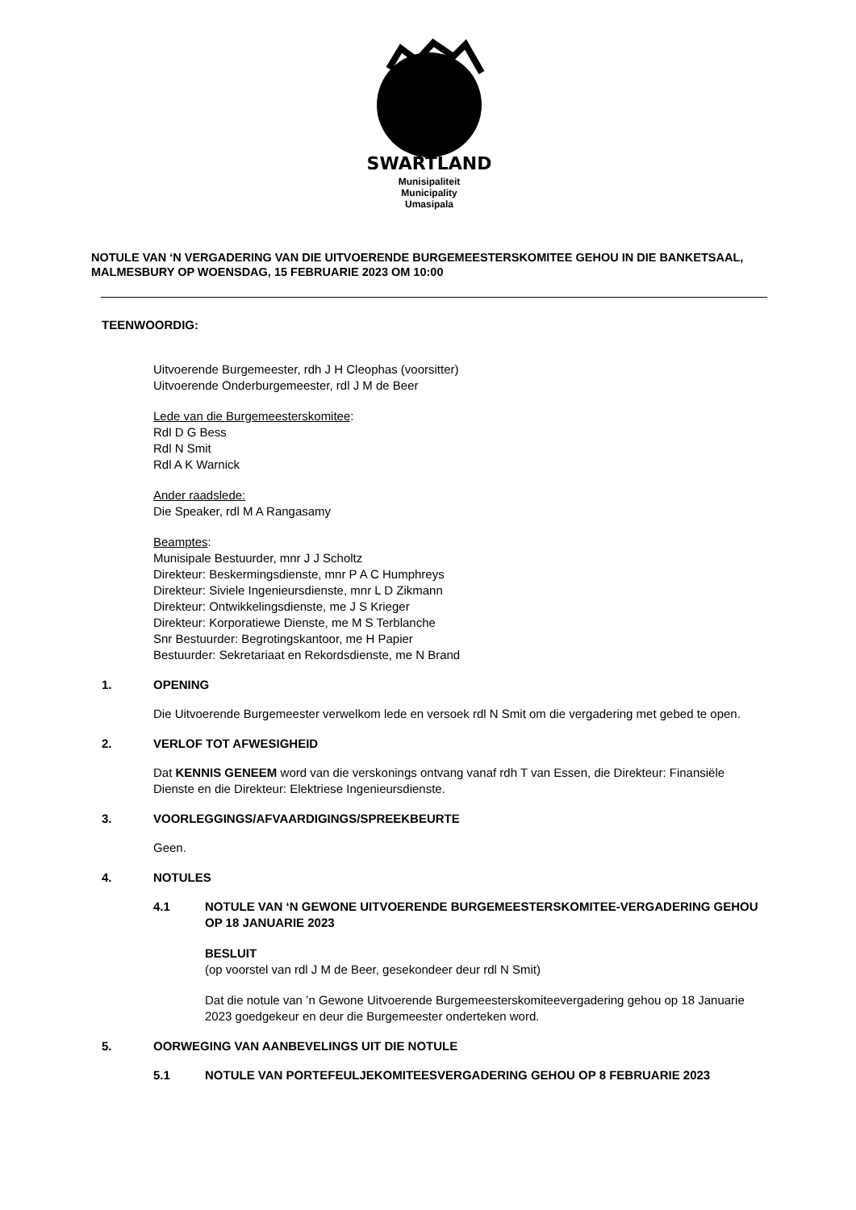SWARTLAND
Munisipaliteit
Municipality
Umasipala
NOTULE VAN ‘N VERGADERING VAN DIE UITVOERENDE BURGEMEESTERSKOMITEE GEHOU IN DIE BANKETSAAL, MALMESBURY OP WOENSDAG, 15 FEBRUARIE 2023 OM 10:00
TEENWOORDIG:
Uitvoerende Burgemeester, rdh J H Cleophas (voorsitter)
Uitvoerende Onderburgemeester, rdl J M de Beer
Lede van die Burgemeesterskomitee:
Rdl D G Bess
Rdl N Smit
Rdl A K Warnick
Ander raadslede:
Die Speaker, rdl M A Rangasamy
Beamptes:
Munisipale Bestuurder, mnr J J Scholtz
Direkteur: Beskermingsdienste, mnr P A C Humphreys
Direkteur: Siviele Ingenieursdienste, mnr L D Zikmann
Direkteur: Ontwikkelingsdienste, me J S Krieger
Direkteur: Korporatiewe Dienste, me M S Terblanche
Snr Bestuurder: Begrotingskantoor, me H Papier
Bestuurder: Sekretariaat en Rekordsdienste, me N Brand
1. OPENING
Die Uitvoerende Burgemeester verwelkom lede en versoek rdl N Smit om die vergadering met gebed te open.
2. VERLOF TOT AFWESIGHEID
Dat KENNIS GENEEM word van die verskonings ontvang vanaf rdh T van Essen, die Direkteur: Finansiële Dienste en die Direkteur: Elektriese Ingenieursdienste.
3. VOORLEGGINGS/AFVAARDIGINGS/SPREEKBEURTE
Geen.
4. NOTULES
4.1 NOTULE VAN ‘N GEWONE UITVOERENDE BURGEMEESTERSKOMITEE-VERGADERING GEHOU OP 18 JANUARIE 2023
BESLUIT
(op voorstel van rdl J M de Beer, gesekondeer deur rdl N Smit)
Dat die notule van ’n Gewone Uitvoerende Burgemeesterskomiteevergadering gehou op 18 Januarie 2023 goedgekeur en deur die Burgemeester onderteken word.
5. OORWEGING VAN AANBEVELINGS UIT DIE NOTULE
5.1 NOTULE VAN PORTEFEULJEKOMITEESVERGADERING GEHOU OP 8 FEBRUARIE 2023